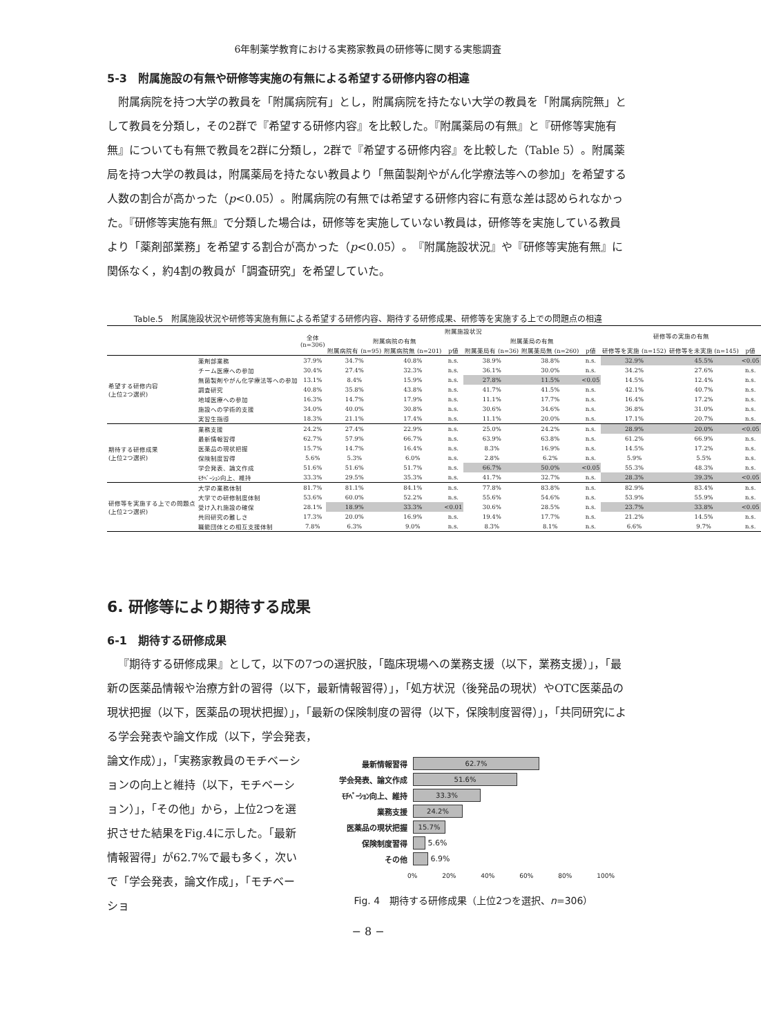6年制薬学教育における実務家教員の研修等に関する実態調査
5-3　附属施設の有無や研修等実施の有無による希望する研修内容の相違
附属病院を持つ大学の教員を「附属病院有」とし，附属病院を持たない大学の教員を「附属病院無」として教員を分類し，その2群で『希望する研修内容』を比較した。『附属薬局の有無』と『研修等実施有無』についても有無で教員を2群に分類し，2群で『希望する研修内容』を比較した（Table 5）。附属薬局を持つ大学の教員は，附属薬局を持たない教員より「無菌製剤やがん化学療法等への参加」を希望する人数の割合が高かった（p<0.05）。附属病院の有無では希望する研修内容に有意な差は認められなかった。『研修等実施有無』で分類した場合は，研修等を実施していない教員は，研修等を実施している教員より「薬剤部業務」を希望する割合が高かった（p<0.05）。『附属施設状況』や『研修等実施有無』に関係なく，約4割の教員が「調査研究」を希望していた。
Table.5　附属施設状況や研修等実施有無による希望する研修内容、期待する研修成果、研修等を実施する上での問題点の相違
| | | 全体 (n=306) | 附属施設状況 | | | | | | 研修等の実施の有無 | | |
| --- | --- | --- | --- | --- | --- | --- | --- | --- | --- | --- | --- |
| | | | 附属病院の有無 | | | 附属薬局の有無 | | | | | |
| | | | 附属病院有 (n=95) | 附属病院無 (n=201) | p値 | 附属薬局有 (n=36) | 附属薬局無 (n=260) | p値 | 研修等を実施 (n=152) | 研修等を未実施 (n=145) | p値 |
| 希望する研修内容 (上位2つ選択) | 薬剤部業務 | 37.9% | 34.7% | 40.8% | n.s. | 38.9% | 38.8% | n.s. | 32.9% | 45.5% | <0.05 |
| | チーム医療への参加 | 30.4% | 27.4% | 32.3% | n.s. | 36.1% | 30.0% | n.s. | 34.2% | 27.6% | n.s. |
| | 無菌製剤やがん化学療法等への参加 | 13.1% | 8.4% | 15.9% | n.s. | 27.8% | 11.5% | <0.05 | 14.5% | 12.4% | n.s. |
| | 調査研究 | 40.8% | 35.8% | 43.8% | n.s. | 41.7% | 41.5% | n.s. | 42.1% | 40.7% | n.s. |
| | 地域医療への参加 | 16.3% | 14.7% | 17.9% | n.s. | 11.1% | 17.7% | n.s. | 16.4% | 17.2% | n.s. |
| | 施設への学術的支援 | 34.0% | 40.0% | 30.8% | n.s. | 30.6% | 34.6% | n.s. | 36.8% | 31.0% | n.s. |
| | 実習生指導 | 18.3% | 21.1% | 17.4% | n.s. | 11.1% | 20.0% | n.s. | 17.1% | 20.7% | n.s. |
| 期待する研修成果 (上位2つ選択) | 業務支援 | 24.2% | 27.4% | 22.9% | n.s. | 25.0% | 24.2% | n.s. | 28.9% | 20.0% | <0.05 |
| | 最新情報習得 | 62.7% | 57.9% | 66.7% | n.s. | 63.9% | 63.8% | n.s. | 61.2% | 66.9% | n.s. |
| | 医薬品の現状把握 | 15.7% | 14.7% | 16.4% | n.s. | 8.3% | 16.9% | n.s. | 14.5% | 17.2% | n.s. |
| | 保険制度習得 | 5.6% | 5.3% | 6.0% | n.s. | 2.8% | 6.2% | n.s. | 5.9% | 5.5% | n.s. |
| | 学会発表、論文作成 | 51.6% | 51.6% | 51.7% | n.s. | 66.7% | 50.0% | <0.05 | 55.3% | 48.3% | n.s. |
| | ﾓﾁﾍﾞｰｼｮﾝ向上、維持 | 33.3% | 29.5% | 35.3% | n.s. | 41.7% | 32.7% | n.s. | 28.3% | 39.3% | <0.05 |
| 研修等を実施する上での問題点 (上位2つ選択) | 大学の業務体制 | 81.7% | 81.1% | 84.1% | n.s. | 77.8% | 83.8% | n.s. | 82.9% | 83.4% | n.s. |
| | 大学での研修制度体制 | 53.6% | 60.0% | 52.2% | n.s. | 55.6% | 54.6% | n.s. | 53.9% | 55.9% | n.s. |
| | 受け入れ施設の確保 | 28.1% | 18.9% | 33.3% | <0.01 | 30.6% | 28.5% | n.s. | 23.7% | 33.8% | <0.05 |
| | 共同研究の難しさ | 17.3% | 20.0% | 16.9% | n.s. | 19.4% | 17.7% | n.s. | 21.2% | 14.5% | n.s. |
| | 職能団体との相互支援体制 | 7.8% | 6.3% | 9.0% | n.s. | 8.3% | 8.1% | n.s. | 6.6% | 9.7% | n.s. |
6. 研修等により期待する成果
6-1　期待する研修成果
『期待する研修成果』として，以下の7つの選択肢，「臨床現場への業務支援（以下，業務支援）」，「最新の医薬品情報や治療方針の習得（以下，最新情報習得）」，「処方状況（後発品の現状）やOTC医薬品の現状把握（以下，医薬品の現状把握）」，「最新の保険制度の習得（以下，保険制度習得）」，「共同研究による学会発表や論文作成（以下，学会発表，
論文作成）」，「実務家教員のモチベーションの向上と維持（以下，モチベーション）」，「その他」から，上位2つを選択させた結果をFig.4に示した。「最新情報習得」が62.7%で最も多く，次いで「学会発表，論文作成」，「モチベーショ
最新情報習得
62.7%
学会発表、論文作成
51.6%
ﾓﾁﾍﾞｰｼｮﾝ向上、維持
33.3%
業務支援
24.2%
医薬品の現状把握
15.7%
保険制度習得 5.6%
その他 6.9%
0% 20% 40% 60% 80% 100%
Fig. 4　期待する研修成果（上位2つを選択、n=306）
− 8 −